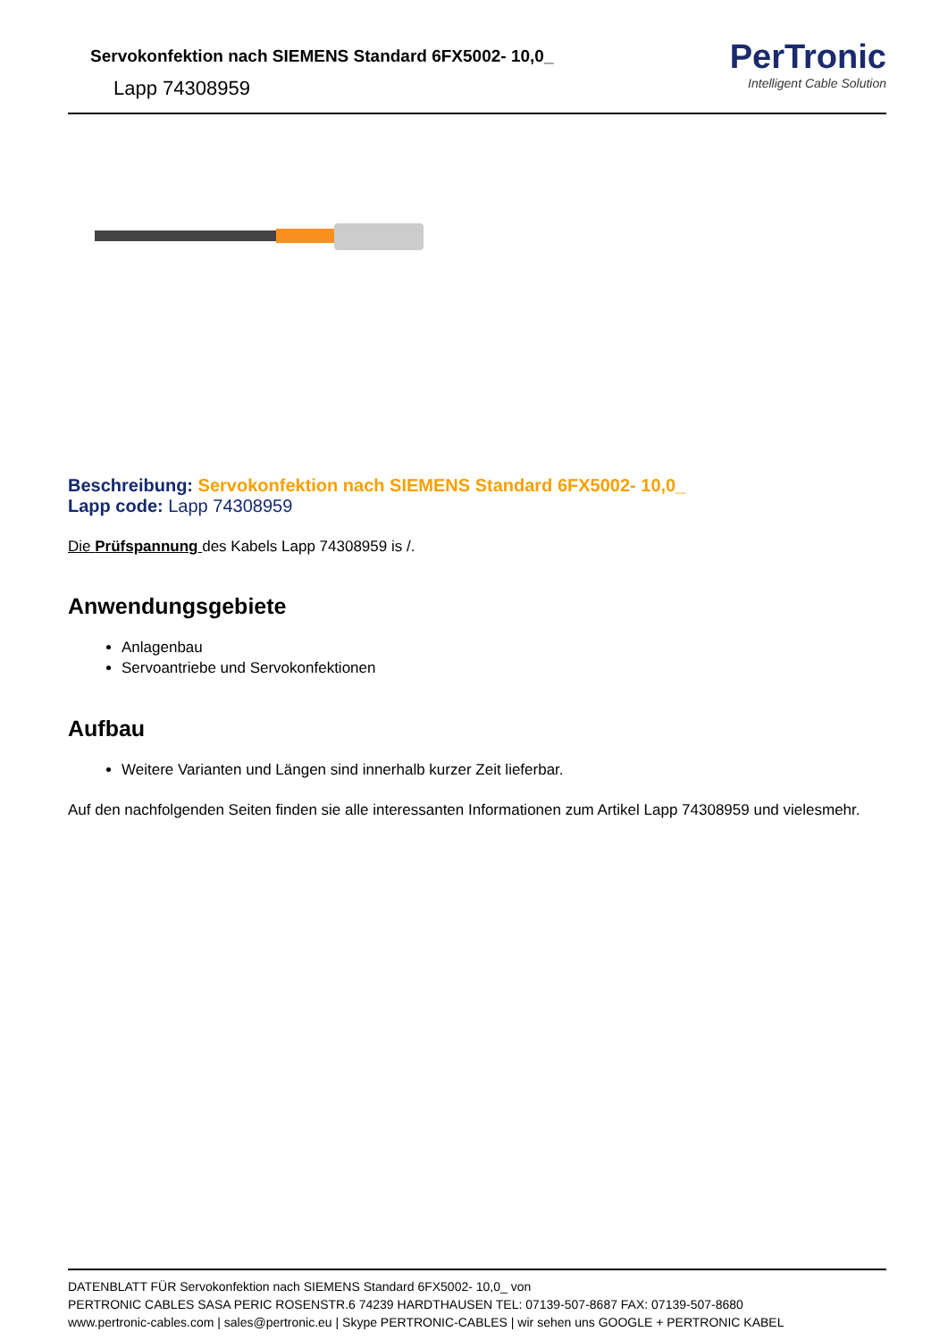Servokonfektion nach SIEMENS Standard 6FX5002- 10,0_
Lapp 74308959
PerTronic
Intelligent Cable Solution
Beschreibung: Servokonfektion nach SIEMENS Standard 6FX5002- 10,0_
Lapp code: Lapp 74308959
Die Prüfspannung des Kabels Lapp 74308959 is /.
Anwendungsgebiete
Anlagenbau
Servoantriebe und Servokonfektionen
Aufbau
Weitere Varianten und Längen sind innerhalb kurzer Zeit lieferbar.
Auf den nachfolgenden Seiten finden sie alle interessanten Informationen zum Artikel Lapp 74308959 und vielesmehr.
DATENBLATT FÜR Servokonfektion nach SIEMENS Standard 6FX5002- 10,0_ von
PERTRONIC CABLES SASA PERIC ROSENSTR.6 74239 HARDTHAUSEN TEL: 07139-507-8687 FAX: 07139-507-8680
www.pertronic-cables.com | sales@pertronic.eu | Skype PERTRONIC-CABLES | wir sehen uns GOOGLE + PERTRONIC KABEL